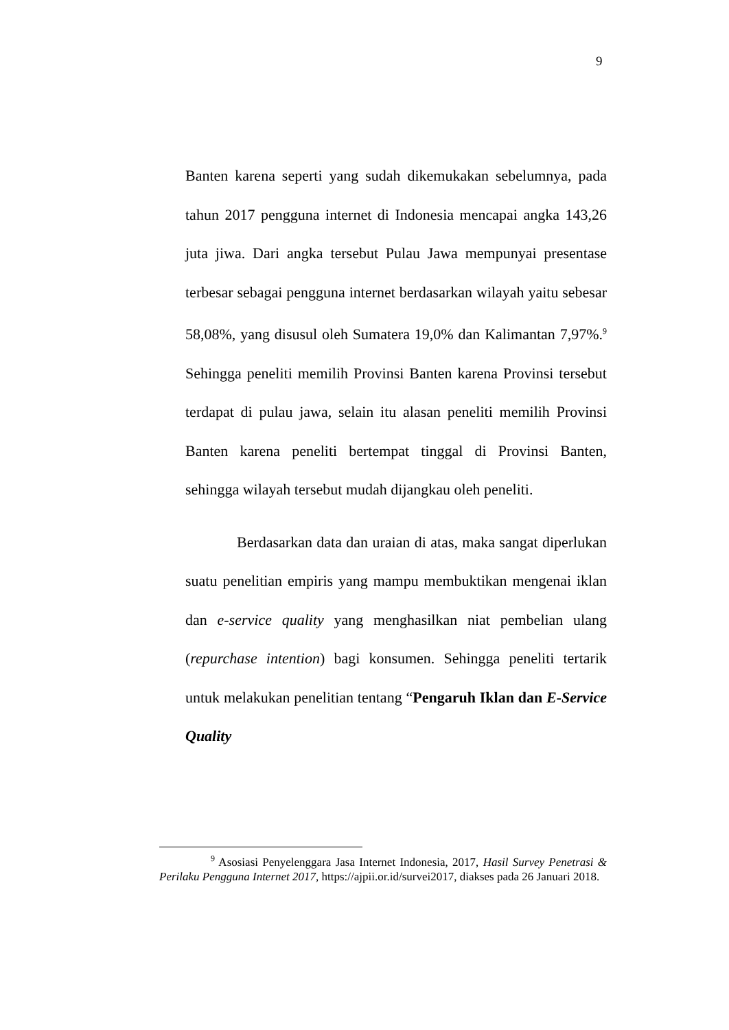9
Banten karena seperti yang sudah dikemukakan sebelumnya, pada tahun 2017 pengguna internet di Indonesia mencapai angka 143,26 juta jiwa. Dari angka tersebut Pulau Jawa mempunyai presentase terbesar sebagai pengguna internet berdasarkan wilayah yaitu sebesar 58,08%, yang disusul oleh Sumatera 19,0% dan Kalimantan 7,97%.<sup>9</sup> Sehingga peneliti memilih Provinsi Banten karena Provinsi tersebut terdapat di pulau jawa, selain itu alasan peneliti memilih Provinsi Banten karena peneliti bertempat tinggal di Provinsi Banten, sehingga wilayah tersebut mudah dijangkau oleh peneliti.
Berdasarkan data dan uraian di atas, maka sangat diperlukan suatu penelitian empiris yang mampu membuktikan mengenai iklan dan e-service quality yang menghasilkan niat pembelian ulang (repurchase intention) bagi konsumen. Sehingga peneliti tertarik untuk melakukan penelitian tentang “Pengaruh Iklan dan E-Service Quality
<sup>9</sup> Asosiasi Penyelenggara Jasa Internet Indonesia, 2017, Hasil Survey Penetrasi & Perilaku Pengguna Internet 2017, https://ajpii.or.id/survei2017, diakses pada 26 Januari 2018.